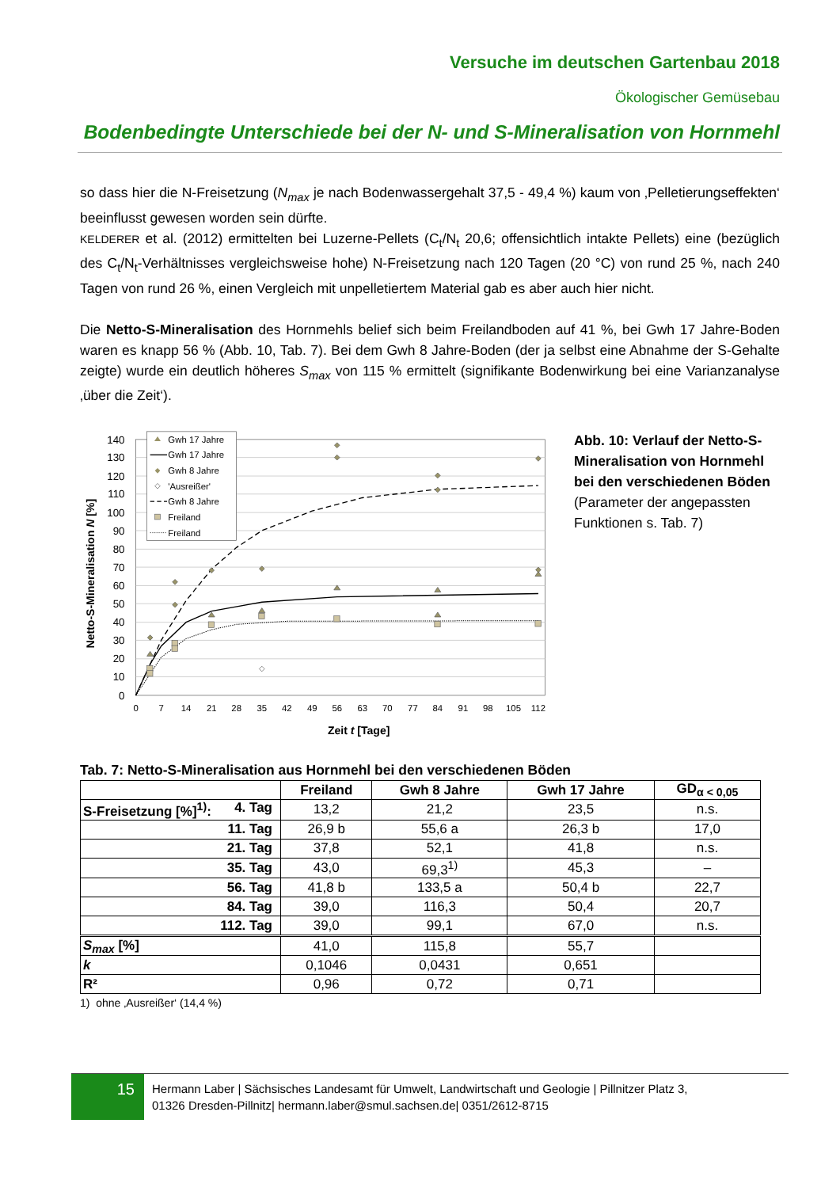Versuche im deutschen Gartenbau 2018
Ökologischer Gemüsebau
Bodenbedingte Unterschiede bei der N- und S-Mineralisation von Hornmehl
so dass hier die N-Freisetzung (N<sub>max</sub> je nach Bodenwassergehalt 37,5 - 49,4 %) kaum von ‚Pelletierungseffekten‘ beeinflusst gewesen worden sein dürfte.
KELDERER et al. (2012) ermittelten bei Luzerne-Pellets (C<sub>t</sub>/N<sub>t</sub> 20,6; offensichtlich intakte Pellets) eine (bezüglich des C<sub>t</sub>/N<sub>t</sub>-Verhältnisses vergleichsweise hohe) N-Freisetzung nach 120 Tagen (20 °C) von rund 25 %, nach 240 Tagen von rund 26 %, einen Vergleich mit unpelletiertem Material gab es aber auch hier nicht.
Die Netto-S-Mineralisation des Hornmehls belief sich beim Freilandboden auf 41 %, bei Gwh 17 Jahre-Boden waren es knapp 56 % (Abb. 10, Tab. 7). Bei dem Gwh 8 Jahre-Boden (der ja selbst eine Abnahme der S-Gehalte zeigte) wurde ein deutlich höheres S<sub>max</sub> von 115 % ermittelt (signifikante Bodenwirkung bei eine Varianzanalyse ‚über die Zeit‘).
0
10
20
30
40
50
60
70
80
90
100
110
120
130
140
0
7
14
21
28
35
42
49
56
63
70
77
84
91
98
105
112
Zeit t [Tage]
Netto-S-Mineralisation N [%]
Gwh 17 Jahre
Gwh 17 Jahre
Gwh 8 Jahre
'Ausreißer'
Gwh 8 Jahre
Freiland
Freiland
Abb. 10: Verlauf der Netto-S-Mineralisation von Hornmehl bei den verschiedenen Böden (Parameter der angepassten Funktionen s. Tab. 7)
Tab. 7: Netto-S-Mineralisation aus Hornmehl bei den verschiedenen Böden
| | Freiland | Gwh 8 Jahre | Gwh 17 Jahre | GD<sub>α < 0,05</sub> |
| --- | --- | --- | --- | --- |
| S-Freisetzung [%]<sup>1)</sup>: 4. Tag | 13,2 | 21,2 | 23,5 | n.s. |
| 11. Tag | 26,9 b | 55,6 a | 26,3 b | 17,0 |
| 21. Tag | 37,8 | 52,1 | 41,8 | n.s. |
| 35. Tag | 43,0 | 69,3<sup>1)</sup> | 45,3 | – |
| 56. Tag | 41,8 b | 133,5 a | 50,4 b | 22,7 |
| 84. Tag | 39,0 | 116,3 | 50,4 | 20,7 |
| 112. Tag | 39,0 | 99,1 | 67,0 | n.s. |
| S<sub>max</sub> [%] | 41,0 | 115,8 | 55,7 | |
| k | 0,1046 | 0,0431 | 0,651 | |
| R² | 0,96 | 0,72 | 0,71 | |
1) ohne ‚Ausreißer‘ (14,4 %)
15
Hermann Laber | Sächsisches Landesamt für Umwelt, Landwirtschaft und Geologie | Pillnitzer Platz 3,
01326 Dresden-Pillnitz| hermann.laber@smul.sachsen.de| 0351/2612-8715